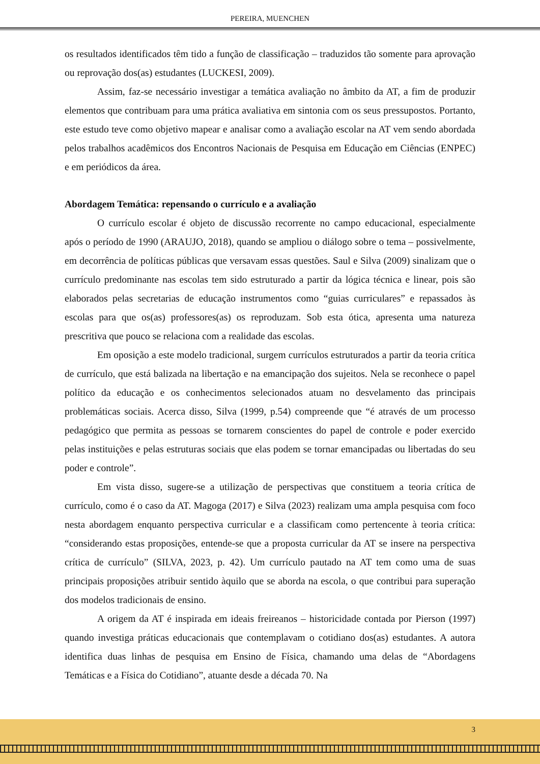PEREIRA, MUENCHEN
os resultados identificados têm tido a função de classificação – traduzidos tão somente para aprovação ou reprovação dos(as) estudantes (LUCKESI, 2009).
Assim, faz-se necessário investigar a temática avaliação no âmbito da AT, a fim de produzir elementos que contribuam para uma prática avaliativa em sintonia com os seus pressupostos. Portanto, este estudo teve como objetivo mapear e analisar como a avaliação escolar na AT vem sendo abordada pelos trabalhos acadêmicos dos Encontros Nacionais de Pesquisa em Educação em Ciências (ENPEC) e em periódicos da área.
Abordagem Temática: repensando o currículo e a avaliação
O currículo escolar é objeto de discussão recorrente no campo educacional, especialmente após o período de 1990 (ARAUJO, 2018), quando se ampliou o diálogo sobre o tema – possivelmente, em decorrência de políticas públicas que versavam essas questões. Saul e Silva (2009) sinalizam que o currículo predominante nas escolas tem sido estruturado a partir da lógica técnica e linear, pois são elaborados pelas secretarias de educação instrumentos como “guias curriculares” e repassados às escolas para que os(as) professores(as) os reproduzam. Sob esta ótica, apresenta uma natureza prescritiva que pouco se relaciona com a realidade das escolas.
Em oposição a este modelo tradicional, surgem currículos estruturados a partir da teoria crítica de currículo, que está balizada na libertação e na emancipação dos sujeitos. Nela se reconhece o papel político da educação e os conhecimentos selecionados atuam no desvelamento das principais problemáticas sociais. Acerca disso, Silva (1999, p.54) compreende que “é através de um processo pedagógico que permita as pessoas se tornarem conscientes do papel de controle e poder exercido pelas instituições e pelas estruturas sociais que elas podem se tornar emancipadas ou libertadas do seu poder e controle”.
Em vista disso, sugere-se a utilização de perspectivas que constituem a teoria crítica de currículo, como é o caso da AT. Magoga (2017) e Silva (2023) realizam uma ampla pesquisa com foco nesta abordagem enquanto perspectiva curricular e a classificam como pertencente à teoria crítica: “considerando estas proposições, entende-se que a proposta curricular da AT se insere na perspectiva crítica de currículo” (SILVA, 2023, p. 42). Um currículo pautado na AT tem como uma de suas principais proposições atribuir sentido àquilo que se aborda na escola, o que contribui para superação dos modelos tradicionais de ensino.
A origem da AT é inspirada em ideais freireanos – historicidade contada por Pierson (1997) quando investiga práticas educacionais que contemplavam o cotidiano dos(as) estudantes. A autora identifica duas linhas de pesquisa em Ensino de Física, chamando uma delas de “Abordagens Temáticas e a Física do Cotidiano”, atuante desde a década 70. Na
3